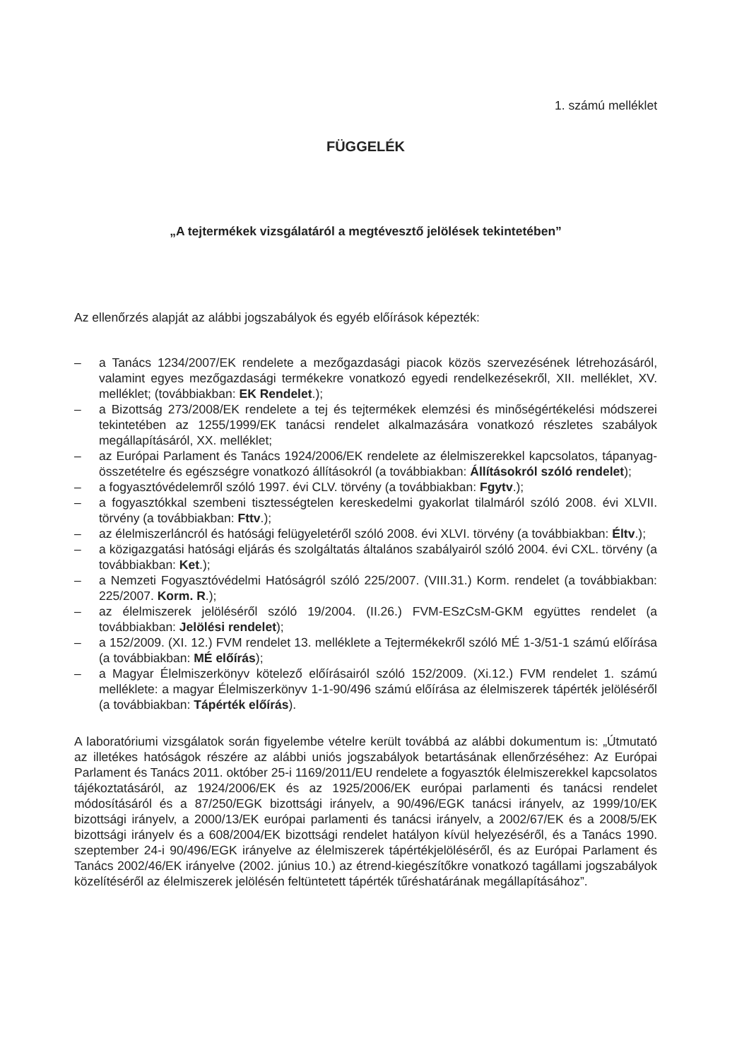1. számú melléklet
FÜGGELÉK
„A tejtermékek vizsgálatáról a megtévesztő jelölések tekintetében”
Az ellenőrzés alapját az alábbi jogszabályok és egyéb előírások képezték:
– a Tanács 1234/2007/EK rendelete a mezőgazdasági piacok közös szervezésének létrehozásáról, valamint egyes mezőgazdasági termékekre vonatkozó egyedi rendelkezésekről, XII. melléklet, XV. melléklet; (továbbiakban: EK Rendelet.);
– a Bizottság 273/2008/EK rendelete a tej és tejtermékek elemzési és minőségértékelési módszerei tekintetében az 1255/1999/EK tanácsi rendelet alkalmazására vonatkozó részletes szabályok megállapításáról, XX. melléklet;
– az Európai Parlament és Tanács 1924/2006/EK rendelete az élelmiszerekkel kapcsolatos, tápanyag-összetételre és egészségre vonatkozó állításokról (a továbbiakban: Állításokról szóló rendelet);
– a fogyasztóvédelemről szóló 1997. évi CLV. törvény (a továbbiakban: Fgytv.);
– a fogyasztókkal szembeni tisztességtelen kereskedelmi gyakorlat tilalmáról szóló 2008. évi XLVII. törvény (a továbbiakban: Fttv.);
– az élelmiszerláncról és hatósági felügyeletéről szóló 2008. évi XLVI. törvény (a továbbiakban: Éltv.);
– a közigazgatási hatósági eljárás és szolgáltatás általános szabályairól szóló 2004. évi CXL. törvény (a továbbiakban: Ket.);
– a Nemzeti Fogyasztóvédelmi Hatóságról szóló 225/2007. (VIII.31.) Korm. rendelet (a továbbiakban: 225/2007. Korm. R.);
– az élelmiszerek jelöléséről szóló 19/2004. (II.26.) FVM-ESzCsM-GKM együttes rendelet (a továbbiakban: Jelölési rendelet);
– a 152/2009. (XI. 12.) FVM rendelet 13. melléklete a Tejtermékekről szóló MÉ 1-3/51-1 számú előírása (a továbbiakban: MÉ előírás);
– a Magyar Élelmiszerkönyv kötelező előírásairól szóló 152/2009. (Xi.12.) FVM rendelet 1. számú melléklete: a magyar Élelmiszerkönyv 1-1-90/496 számú előírása az élelmiszerek tápérték jelöléséről (a továbbiakban: Tápérték előírás).
A laboratóriumi vizsgálatok során figyelembe vételre került továbbá az alábbi dokumentum is: „Útmutató az illetékes hatóságok részére az alábbi uniós jogszabályok betartásának ellenőrzéséhez: Az Európai Parlament és Tanács 2011. október 25-i 1169/2011/EU rendelete a fogyasztók élelmiszerekkel kapcsolatos tájékoztatásáról, az 1924/2006/EK és az 1925/2006/EK európai parlamenti és tanácsi rendelet módosításáról és a 87/250/EGK bizottsági irányelv, a 90/496/EGK tanácsi irányelv, az 1999/10/EK bizottsági irányelv, a 2000/13/EK európai parlamenti és tanácsi irányelv, a 2002/67/EK és a 2008/5/EK bizottsági irányelv és a 608/2004/EK bizottsági rendelet hatályon kívül helyezéséről, és a Tanács 1990. szeptember 24-i 90/496/EGK irányelve az élelmiszerek tápértékjelöléséről, és az Európai Parlament és Tanács 2002/46/EK irányelve (2002. június 10.) az étrend-kiegészítőkre vonatkozó tagállami jogszabályok közelítéséről az élelmiszerek jelölésén feltüntetett tápérték tűréshatárának megállapításához”.